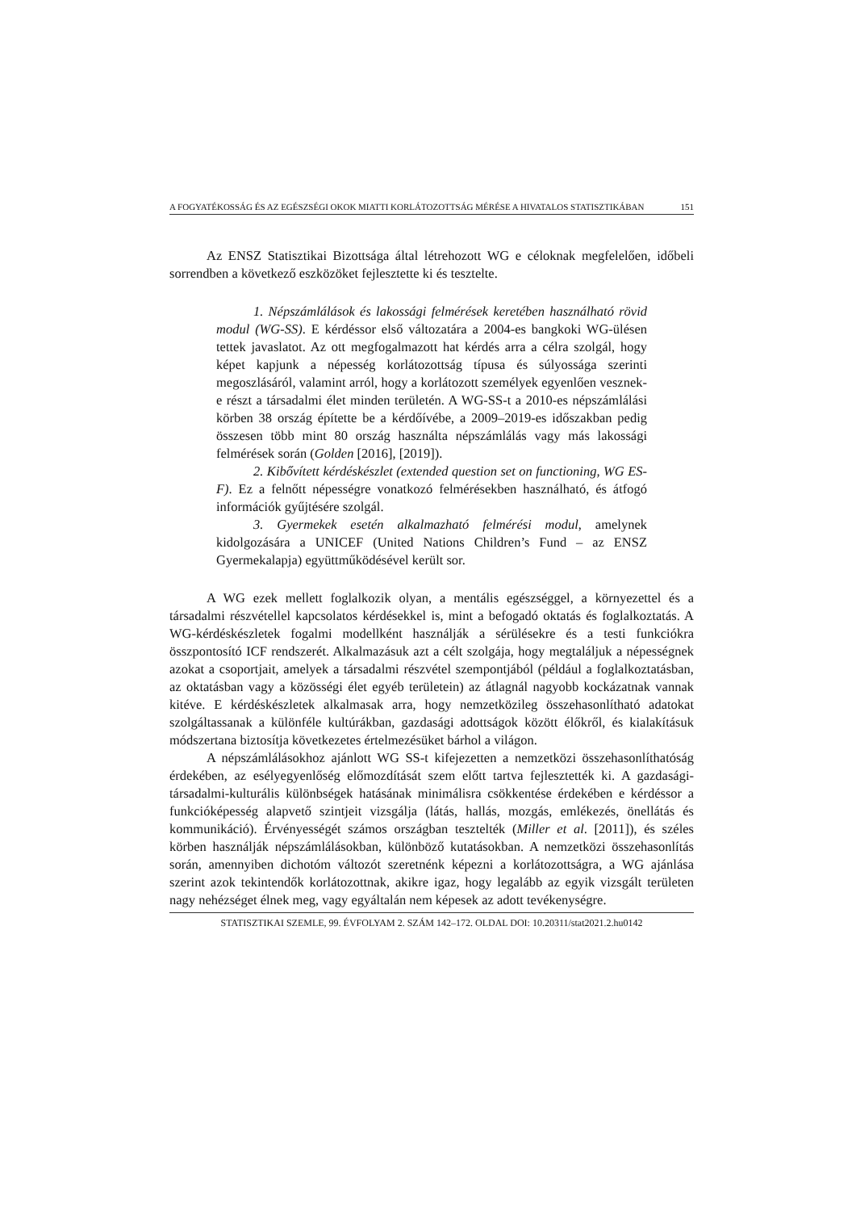A FOGYATÉKOSSÁG ÉS AZ EGÉSZSÉGI OKOK MIATTI KORLÁTOZOTTSÁG MÉRÉSE A HIVATALOS STATISZTIKÁBAN 151
Az ENSZ Statisztikai Bizottsága által létrehozott WG e céloknak megfelelően, időbeli sorrendben a következő eszközöket fejlesztette ki és tesztelte.
1. Népszámlálások és lakossági felmérések keretében használható rövid modul (WG-SS). E kérdéssor első változatára a 2004-es bangkoki WG-ülésen tettek javaslatot. Az ott megfogalmazott hat kérdés arra a célra szolgál, hogy képet kapjunk a népesség korlátozottság típusa és súlyossága szerinti megoszlásáról, valamint arról, hogy a korlátozott személyek egyenlően vesznek-e részt a társadalmi élet minden területén. A WG-SS-t a 2010-es népszámlálási körben 38 ország építette be a kérdőívébe, a 2009–2019-es időszakban pedig összesen több mint 80 ország használta népszámlálás vagy más lakossági felmérések során (Golden [2016], [2019]).
2. Kibővített kérdéskészlet (extended question set on functioning, WG ES-F). Ez a felnőtt népességre vonatkozó felmérésekben használható, és átfogó információk gyűjtésére szolgál.
3. Gyermekek esetén alkalmazható felmérési modul, amelynek kidolgozására a UNICEF (United Nations Children’s Fund – az ENSZ Gyermekalapja) együttműködésével került sor.
A WG ezek mellett foglalkozik olyan, a mentális egészséggel, a környezettel és a társadalmi részvétellel kapcsolatos kérdésekkel is, mint a befogadó oktatás és foglalkoztatás. A WG-kérdéskészletek fogalmi modellként használják a sérülésekre és a testi funkciókra összpontosító ICF rendszerét. Alkalmazásuk azt a célt szolgája, hogy megtaláljuk a népességnek azokat a csoportjait, amelyek a társadalmi részvétel szempontjából (például a foglalkoztatásban, az oktatásban vagy a közösségi élet egyéb területein) az átlagnál nagyobb kockázatnak vannak kitéve. E kérdéskészletek alkalmasak arra, hogy nemzetközileg összehasonlítható adatokat szolgáltassanak a különféle kultúrákban, gazdasági adottságok között élőkről, és kialakításuk módszertana biztosítja következetes értelmezésüket bárhol a világon.
A népszámlálásokhoz ajánlott WG SS-t kifejezetten a nemzetközi összehasonlíthatóság érdekében, az esélyegyenlőség előmozdítását szem előtt tartva fejlesztették ki. A gazdasági-társadalmi-kulturális különbségek hatásának minimálisra csökkentése érdekében e kérdéssor a funkcióképesség alapvető szintjeit vizsgálja (látás, hallás, mozgás, emlékezés, önellátás és kommunikáció). Érvényességét számos országban tesztelték (Miller et al. [2011]), és széles körben használják népszámlálásokban, különböző kutatásokban. A nemzetközi összehasonlítás során, amennyiben dichotóm változót szeretnénk képezni a korlátozottságra, a WG ajánlása szerint azok tekintendők korlátozottnak, akikre igaz, hogy legalább az egyik vizsgált területen nagy nehézséget élnek meg, vagy egyáltalán nem képesek az adott tevékenységre.
STATISZTIKAI SZEMLE, 99. ÉVFOLYAM 2. SZÁM 142–172. OLDAL DOI: 10.20311/stat2021.2.hu0142